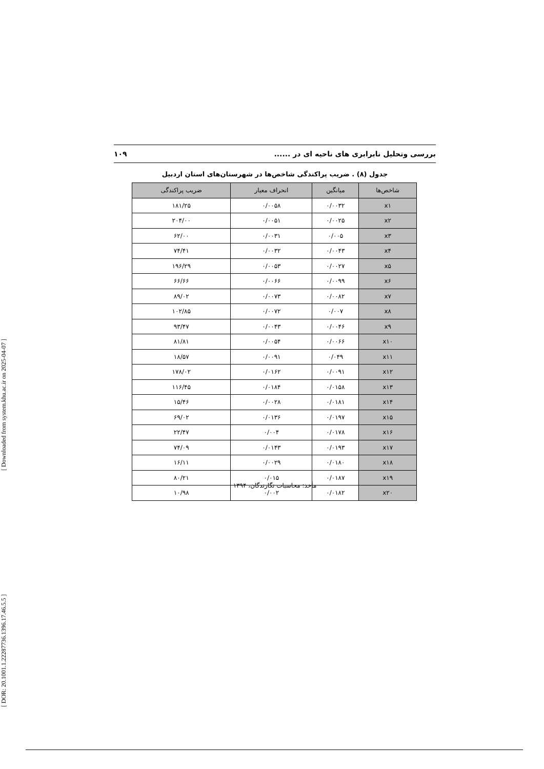[ DOR: 20.1001.1.22287736.1396.17.46.5.5 ] [ Downloaded from system.khu.ac.ir on 2025-04-07 ]
بررسی وتحلیل نابرابری های ناحیه ای در ...... ۱۰۹
جدول (۸) . ضریب پراکندگی شاخص‌ها در شهرستان‌های استان اردبیل
| شاخص‌ها | میانگین | انحراف معیار | ضریب پراکندگی |
| --- | --- | --- | --- |
| x۱ | ۰/۰۰۳۲ | ۰/۰۰۵۸ | ۱۸۱/۲۵ |
| x۲ | ۰/۰۰۲۵ | ۰/۰۰۵۱ | ۲۰۴/۰۰ |
| x۳ | ۰/۰۰۵ | ۰/۰۰۳۱ | ۶۲/۰۰ |
| x۴ | ۰/۰۰۴۳ | ۰/۰۰۳۲ | ۷۴/۴۱ |
| x۵ | ۰/۰۰۲۷ | ۰/۰۰۵۳ | ۱۹۶/۲۹ |
| x۶ | ۰/۰۰۹۹ | ۰/۰۰۶۶ | ۶۶/۶۶ |
| x۷ | ۰/۰۰۸۲ | ۰/۰۰۷۳ | ۸۹/۰۲ |
| x۸ | ۰/۰۰۷ | ۰/۰۰۷۲ | ۱۰۲/۸۵ |
| x۹ | ۰/۰۰۴۶ | ۰/۰۰۴۳ | ۹۳/۴۷ |
| x۱۰ | ۰/۰۰۶۶ | ۰/۰۰۵۴ | ۸۱/۸۱ |
| x۱۱ | ۰/۰۴۹ | ۰/۰۰۹۱ | ۱۸/۵۷ |
| x۱۲ | ۰/۰۰۹۱ | ۰/۰۱۶۲ | ۱۷۸/۰۲ |
| x۱۳ | ۰/۰۱۵۸ | ۰/۰۱۸۴ | ۱۱۶/۴۵ |
| x۱۴ | ۰/۰۱۸۱ | ۰/۰۰۲۸ | ۱۵/۴۶ |
| x۱۵ | ۰/۰۱۹۷ | ۰/۰۱۳۶ | ۶۹/۰۲ |
| x۱۶ | ۰/۰۱۷۸ | ۰/۰۰۴ | ۲۲/۴۷ |
| x۱۷ | ۰/۰۱۹۳ | ۰/۰۱۴۳ | ۷۴/۰۹ |
| x۱۸ | ۰/۰۱۸۰ | ۰/۰۰۲۹ | ۱۶/۱۱ |
| x۱۹ | ۰/۰۱۸۷ | ۰/۰۱۵ | ۸۰/۲۱ |
| x۲۰ | ۰/۰۱۸۲ | ۰/۰۰۲ | ۱۰/۹۸ |
مأخذ: محاسبات نگارندگان، ۱۳۹۴